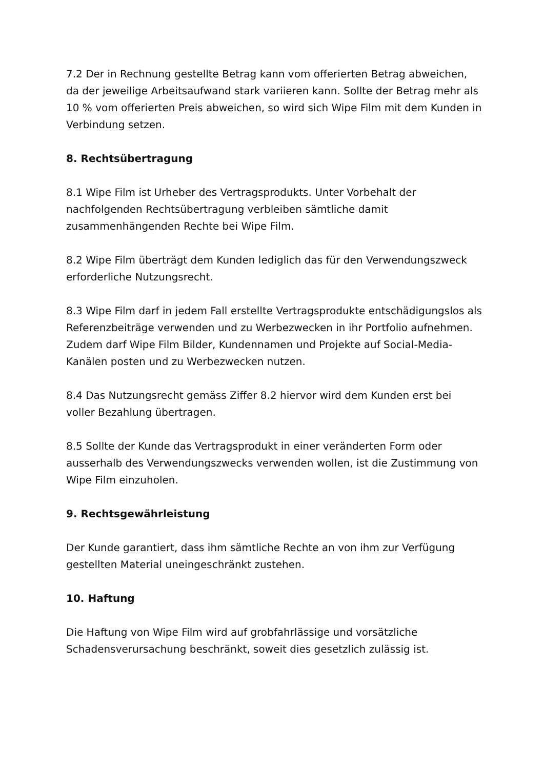7.2 Der in Rechnung gestellte Betrag kann vom offerierten Betrag abweichen, da der jeweilige Arbeitsaufwand stark variieren kann. Sollte der Betrag mehr als 10 % vom offerierten Preis abweichen, so wird sich Wipe Film mit dem Kunden in Verbindung setzen.
8. Rechtsübertragung
8.1 Wipe Film ist Urheber des Vertragsprodukts. Unter Vorbehalt der nachfolgenden Rechtsübertragung verbleiben sämtliche damit zusammenhängenden Rechte bei Wipe Film.
8.2 Wipe Film überträgt dem Kunden lediglich das für den Verwendungszweck erforderliche Nutzungsrecht.
8.3 Wipe Film darf in jedem Fall erstellte Vertragsprodukte entschädigungslos als Referenzbeiträge verwenden und zu Werbezwecken in ihr Portfolio aufnehmen. Zudem darf Wipe Film Bilder, Kundennamen und Projekte auf Social-Media-Kanälen posten und zu Werbezwecken nutzen.
8.4 Das Nutzungsrecht gemäss Ziffer 8.2 hiervor wird dem Kunden erst bei voller Bezahlung übertragen.
8.5 Sollte der Kunde das Vertragsprodukt in einer veränderten Form oder ausserhalb des Verwendungszwecks verwenden wollen, ist die Zustimmung von Wipe Film einzuholen.
9. Rechtsgewährleistung
Der Kunde garantiert, dass ihm sämtliche Rechte an von ihm zur Verfügung gestellten Material uneingeschränkt zustehen.
10. Haftung
Die Haftung von Wipe Film wird auf grobfahrlässige und vorsätzliche Schadensverursachung beschränkt, soweit dies gesetzlich zulässig ist.